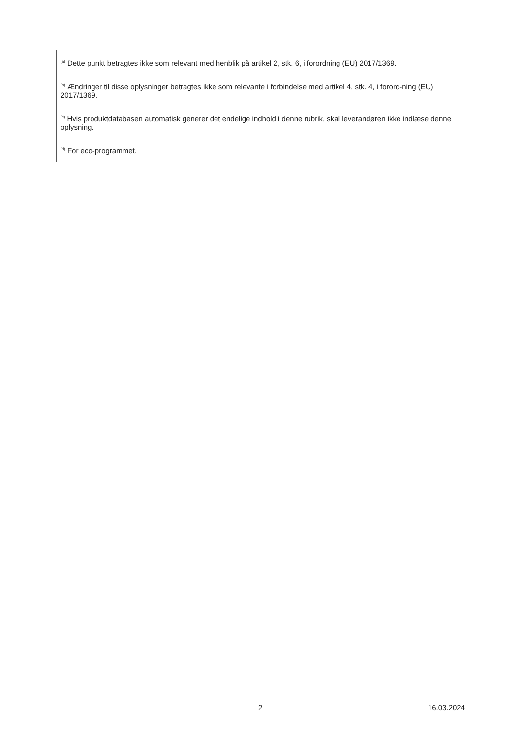<sup>(a)</sup> Dette punkt betragtes ikke som relevant med henblik på artikel 2, stk. 6, i forordning (EU) 2017/1369.
<sup>(b)</sup> Ændringer til disse oplysninger betragtes ikke som relevante i forbindelse med artikel 4, stk. 4, i forord-ning (EU) 2017/1369.
<sup>(c)</sup> Hvis produktdatabasen automatisk generer det endelige indhold i denne rubrik, skal leverandøren ikke indlæse denne oplysning.
<sup>(d)</sup> For eco-programmet.
2 16.03.2024